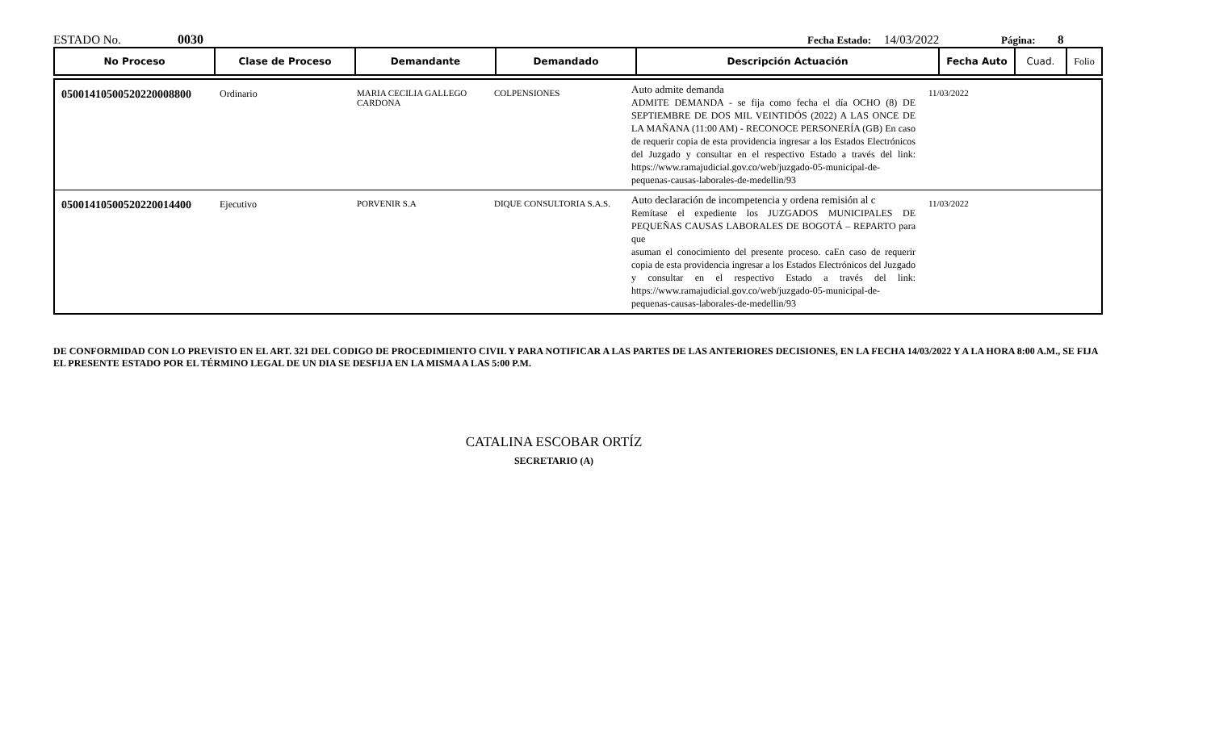ESTADO No. 0030 Fecha Estado: 14/03/2022 Página: 8
| No Proceso | Clase de Proceso | Demandante | Demandado | Descripción Actuación | Fecha Auto | Cuad. | Folio |
| --- | --- | --- | --- | --- | --- | --- | --- |
| 05001410500520220008800 | Ordinario | MARIA CECILIA GALLEGO CARDONA | COLPENSIONES | Auto admite demanda ADMITE DEMANDA - se fija como fecha el día OCHO (8) DE SEPTIEMBRE DE DOS MIL VEINTIDÓS (2022) A LAS ONCE DE LA MAÑANA (11:00 AM) - RECONOCE PERSONERÍA (GB) En caso de requerir copia de esta providencia ingresar a los Estados Electrónicos del Juzgado y consultar en el respectivo Estado a través del link: https://www.ramajudicial.gov.co/web/juzgado-05-municipal-de-pequenas-causas-laborales-de-medellin/93 | 11/03/2022 | |
| 05001410500520220014400 | Ejecutivo | PORVENIR S.A | DIQUE CONSULTORIA S.A.S. | Auto declaración de incompetencia y ordena remisión al c Remítase el expediente los JUZGADOS MUNICIPALES DE PEQUEÑAS CAUSAS LABORALES DE BOGOTÁ – REPARTO para que asuman el conocimiento del presente proceso. caEn caso de requerir copia de esta providencia ingresar a los Estados Electrónicos del Juzgado y consultar en el respectivo Estado a través del link: https://www.ramajudicial.gov.co/web/juzgado-05-municipal-de-pequenas-causas-laborales-de-medellin/93 | 11/03/2022 | |
DE CONFORMIDAD CON LO PREVISTO EN EL ART. 321 DEL CODIGO DE PROCEDIMIENTO CIVIL Y PARA NOTIFICAR A LAS PARTES DE LAS ANTERIORES DECISIONES, EN LA FECHA 14/03/2022 Y A LA HORA 8:00 A.M., SE FIJA EL PRESENTE ESTADO POR EL TÉRMINO LEGAL DE UN DIA SE DESFIJA EN LA MISMA A LAS 5:00 P.M.
CATALINA ESCOBAR ORTÍZ
SECRETARIO (A)